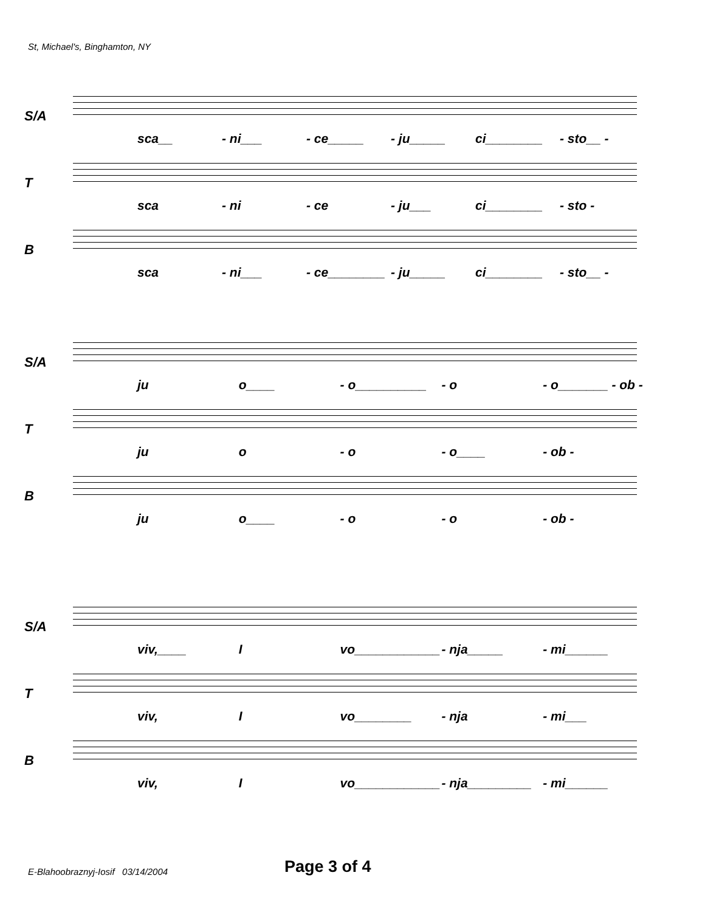St, Michael's, Binghamton, NY
S/A
sca__ - ni___ - ce_____ - ju_____ ci________ - sto__ -
T
sca - ni - ce - ju___ ci________ - sto -
B
sca - ni___ - ce________ - ju_____ ci________ - sto__ -
S/A
ju o____ - o__________ - o - o_______ - ob -
T
ju o - o - o____ - ob -
B
ju o____ - o - o - ob -
S/A
viv,____ I vo____________ - nja_____ - mi______
T
viv, I vo________ - nja - mi___
B
viv, I vo____________ - nja_________ - mi______
E-Blahoobraznyj-Iosif 03/14/2004
Page 3 of 4